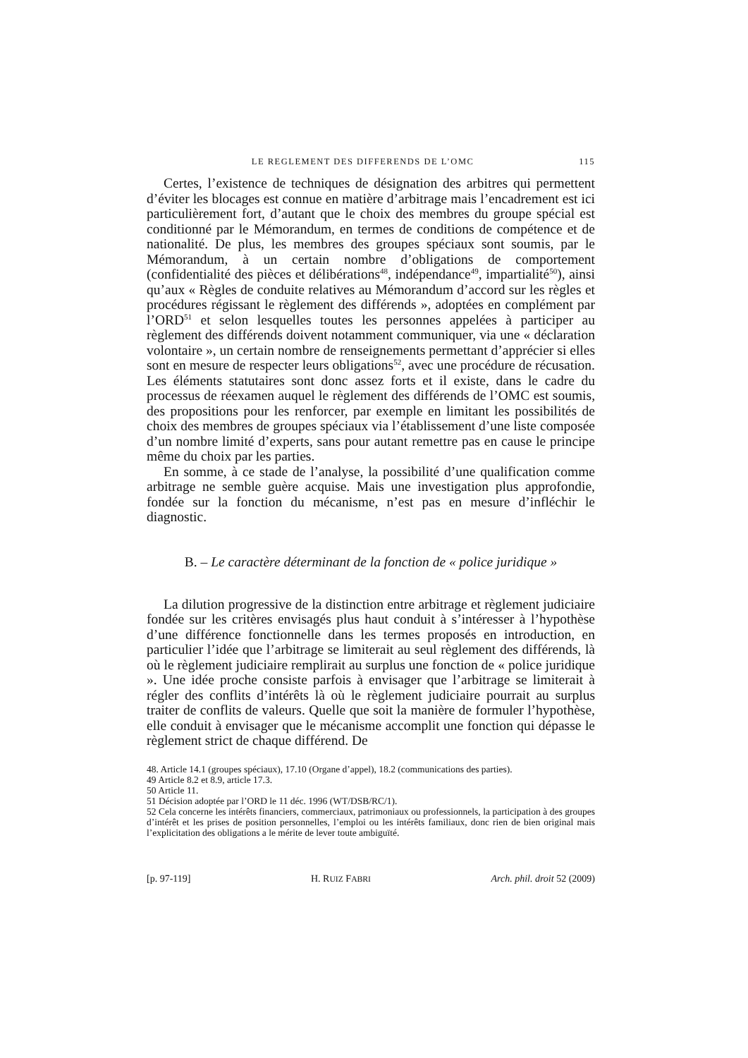LE REGLEMENT DES DIFFERENDS DE L’OMC 115
Certes, l’existence de techniques de désignation des arbitres qui permettent d’éviter les blocages est connue en matière d’arbitrage mais l’encadrement est ici particulièrement fort, d’autant que le choix des membres du groupe spécial est conditionné par le Mémorandum, en termes de conditions de compétence et de nationalité. De plus, les membres des groupes spéciaux sont soumis, par le Mémorandum, à un certain nombre d’obligations de comportement (confidentialité des pièces et délibérations<sup>48</sup>, indépendance<sup>49</sup>, impartialité<sup>50</sup>), ainsi qu’aux « Règles de conduite relatives au Mémorandum d’accord sur les règles et procédures régissant le règlement des différends », adoptées en complément par l’ORD<sup>51</sup> et selon lesquelles toutes les personnes appelées à participer au règlement des différends doivent notamment communiquer, via une « déclaration volontaire », un certain nombre de renseignements permettant d’apprécier si elles sont en mesure de respecter leurs obligations<sup>52</sup>, avec une procédure de récusation. Les éléments statutaires sont donc assez forts et il existe, dans le cadre du processus de réexamen auquel le règlement des différends de l’OMC est soumis, des propositions pour les renforcer, par exemple en limitant les possibilités de choix des membres de groupes spéciaux via l’établissement d’une liste composée d’un nombre limité d’experts, sans pour autant remettre pas en cause le principe même du choix par les parties.
En somme, à ce stade de l’analyse, la possibilité d’une qualification comme arbitrage ne semble guère acquise. Mais une investigation plus approfondie, fondée sur la fonction du mécanisme, n’est pas en mesure d’infléchir le diagnostic.
B. – Le caractère déterminant de la fonction de « police juridique »
La dilution progressive de la distinction entre arbitrage et règlement judiciaire fondée sur les critères envisagés plus haut conduit à s’intéresser à l’hypothèse d’une différence fonctionnelle dans les termes proposés en introduction, en particulier l’idée que l’arbitrage se limiterait au seul règlement des différends, là où le règlement judiciaire remplirait au surplus une fonction de « police juridique ». Une idée proche consiste parfois à envisager que l’arbitrage se limiterait à régler des conflits d’intérêts là où le règlement judiciaire pourrait au surplus traiter de conflits de valeurs. Quelle que soit la manière de formuler l’hypothèse, elle conduit à envisager que le mécanisme accomplit une fonction qui dépasse le règlement strict de chaque différend. De
48. Article 14.1 (groupes spéciaux), 17.10 (Organe d’appel), 18.2 (communications des parties).
49 Article 8.2 et 8.9, article 17.3.
50 Article 11.
51 Décision adoptée par l’ORD le 11 déc. 1996 (WT/DSB/RC/1).
52 Cela concerne les intérêts financiers, commerciaux, patrimoniaux ou professionnels, la participation à des groupes d’intérêt et les prises de position personnelles, l’emploi ou les intérêts familiaux, donc rien de bien original mais l’explicitation des obligations a le mérite de lever toute ambiguïté.
[p. 97-119] H. RUIZ FABRI Arch. phil. droit 52 (2009)